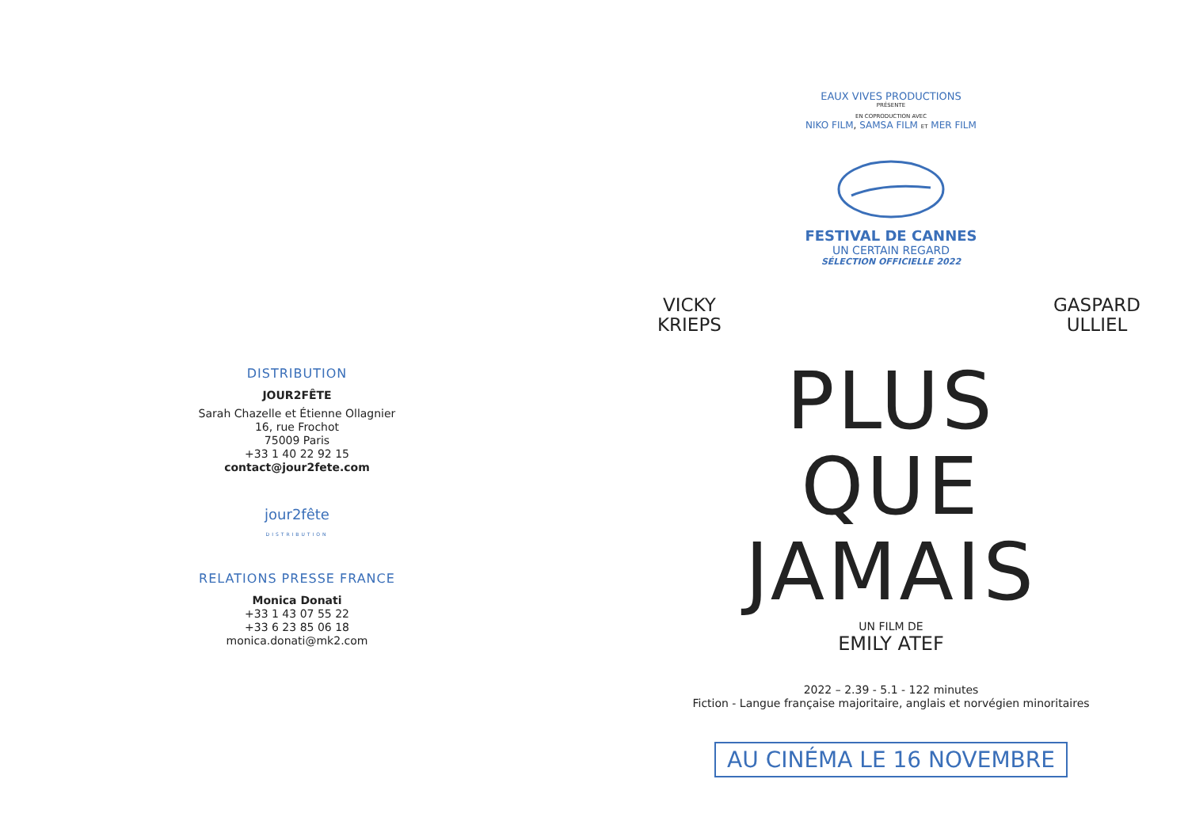DISTRIBUTION
JOUR2FÊTE
Sarah Chazelle et Étienne Ollagnier
16, rue Frochot
75009 Paris
+33 1 40 22 92 15
contact@jour2fete.com
jour2fête
DISTRIBUTION
RELATIONS PRESSE FRANCE
Monica Donati
+33 1 43 07 55 22
+33 6 23 85 06 18
monica.donati@mk2.com
EAUX VIVES PRODUCTIONS
PRÉSENTE
EN COPRODUCTION AVEC
NIKO FILM, SAMSA FILM ET MER FILM
FESTIVAL DE CANNES
UN CERTAIN REGARD
SÉLECTION OFFICIELLE 2022
VICKY
KRIEPS
GASPARD
ULLIEL
PLUS
QUE
JAMAIS
UN FILM DE
EMILY ATEF
2022 – 2.39 - 5.1 - 122 minutes
Fiction - Langue française majoritaire, anglais et norvégien minoritaires
AU CINÉMA LE 16 NOVEMBRE